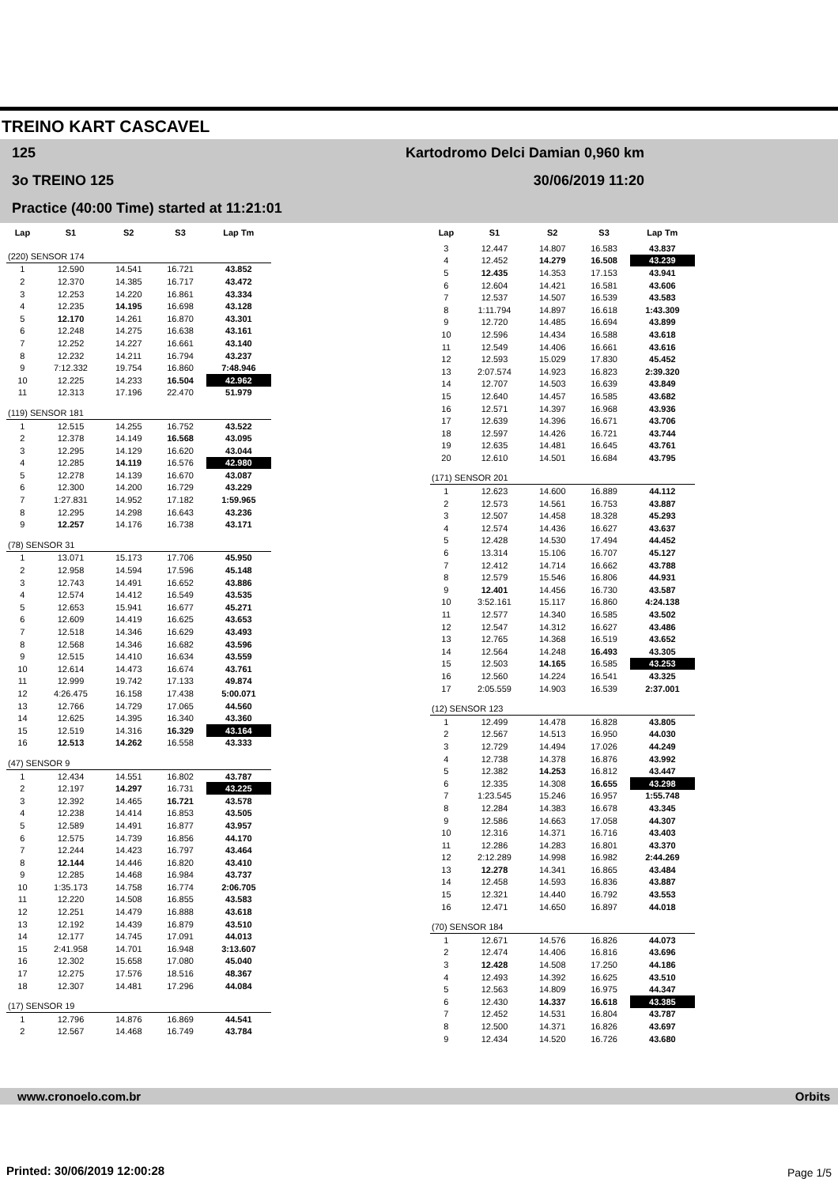TREINO KART CASCAVEL
125
3o TREINO 125
Practice (40:00 Time) started at 11:21:01
Kartodromo Delci Damian 0,960 km
30/06/2019 11:20
| Lap | S1 | S2 | S3 | Lap Tm |
| --- | --- | --- | --- | --- |
| (220) SENSOR 174 | | | | |
| 1 | 12.590 | 14.541 | 16.721 | 43.852 |
| 2 | 12.370 | 14.385 | 16.717 | 43.472 |
| 3 | 12.253 | 14.220 | 16.861 | 43.334 |
| 4 | 12.235 | 14.195 | 16.698 | 43.128 |
| 5 | 12.170 | 14.261 | 16.870 | 43.301 |
| 6 | 12.248 | 14.275 | 16.638 | 43.161 |
| 7 | 12.252 | 14.227 | 16.661 | 43.140 |
| 8 | 12.232 | 14.211 | 16.794 | 43.237 |
| 9 | 7:12.332 | 19.754 | 16.860 | 7:48.946 |
| 10 | 12.225 | 14.233 | 16.504 | 42.962 |
| 11 | 12.313 | 17.196 | 22.470 | 51.979 |
| (119) SENSOR 181 | | | | |
| 1 | 12.515 | 14.255 | 16.752 | 43.522 |
| 2 | 12.378 | 14.149 | 16.568 | 43.095 |
| 3 | 12.295 | 14.129 | 16.620 | 43.044 |
| 4 | 12.285 | 14.119 | 16.576 | 42.980 |
| 5 | 12.278 | 14.139 | 16.670 | 43.087 |
| 6 | 12.300 | 14.200 | 16.729 | 43.229 |
| 7 | 1:27.831 | 14.952 | 17.182 | 1:59.965 |
| 8 | 12.295 | 14.298 | 16.643 | 43.236 |
| 9 | 12.257 | 14.176 | 16.738 | 43.171 |
| (78) SENSOR 31 | | | | |
| 1 | 13.071 | 15.173 | 17.706 | 45.950 |
| 2 | 12.958 | 14.594 | 17.596 | 45.148 |
| 3 | 12.743 | 14.491 | 16.652 | 43.886 |
| 4 | 12.574 | 14.412 | 16.549 | 43.535 |
| 5 | 12.653 | 15.941 | 16.677 | 45.271 |
| 6 | 12.609 | 14.419 | 16.625 | 43.653 |
| 7 | 12.518 | 14.346 | 16.629 | 43.493 |
| 8 | 12.568 | 14.346 | 16.682 | 43.596 |
| 9 | 12.515 | 14.410 | 16.634 | 43.559 |
| 10 | 12.614 | 14.473 | 16.674 | 43.761 |
| 11 | 12.999 | 19.742 | 17.133 | 49.874 |
| 12 | 4:26.475 | 16.158 | 17.438 | 5:00.071 |
| 13 | 12.766 | 14.729 | 17.065 | 44.560 |
| 14 | 12.625 | 14.395 | 16.340 | 43.360 |
| 15 | 12.519 | 14.316 | 16.329 | 43.164 |
| 16 | 12.513 | 14.262 | 16.558 | 43.333 |
| (47) SENSOR 9 | | | | |
| 1 | 12.434 | 14.551 | 16.802 | 43.787 |
| 2 | 12.197 | 14.297 | 16.731 | 43.225 |
| 3 | 12.392 | 14.465 | 16.721 | 43.578 |
| 4 | 12.238 | 14.414 | 16.853 | 43.505 |
| 5 | 12.589 | 14.491 | 16.877 | 43.957 |
| 6 | 12.575 | 14.739 | 16.856 | 44.170 |
| 7 | 12.244 | 14.423 | 16.797 | 43.464 |
| 8 | 12.144 | 14.446 | 16.820 | 43.410 |
| 9 | 12.285 | 14.468 | 16.984 | 43.737 |
| 10 | 1:35.173 | 14.758 | 16.774 | 2:06.705 |
| 11 | 12.220 | 14.508 | 16.855 | 43.583 |
| 12 | 12.251 | 14.479 | 16.888 | 43.618 |
| 13 | 12.192 | 14.439 | 16.879 | 43.510 |
| 14 | 12.177 | 14.745 | 17.091 | 44.013 |
| 15 | 2:41.958 | 14.701 | 16.948 | 3:13.607 |
| 16 | 12.302 | 15.658 | 17.080 | 45.040 |
| 17 | 12.275 | 17.576 | 18.516 | 48.367 |
| 18 | 12.307 | 14.481 | 17.296 | 44.084 |
| (17) SENSOR 19 | | | | |
| 1 | 12.796 | 14.876 | 16.869 | 44.541 |
| 2 | 12.567 | 14.468 | 16.749 | 43.784 |
| Lap | S1 | S2 | S3 | Lap Tm |
| --- | --- | --- | --- | --- |
| 3 | 12.447 | 14.807 | 16.583 | 43.837 |
| 4 | 12.452 | 14.279 | 16.508 | 43.239 |
| 5 | 12.435 | 14.353 | 17.153 | 43.941 |
| 6 | 12.604 | 14.421 | 16.581 | 43.606 |
| 7 | 12.537 | 14.507 | 16.539 | 43.583 |
| 8 | 1:11.794 | 14.897 | 16.618 | 1:43.309 |
| 9 | 12.720 | 14.485 | 16.694 | 43.899 |
| 10 | 12.596 | 14.434 | 16.588 | 43.618 |
| 11 | 12.549 | 14.406 | 16.661 | 43.616 |
| 12 | 12.593 | 15.029 | 17.830 | 45.452 |
| 13 | 2:07.574 | 14.923 | 16.823 | 2:39.320 |
| 14 | 12.707 | 14.503 | 16.639 | 43.849 |
| 15 | 12.640 | 14.457 | 16.585 | 43.682 |
| 16 | 12.571 | 14.397 | 16.968 | 43.936 |
| 17 | 12.639 | 14.396 | 16.671 | 43.706 |
| 18 | 12.597 | 14.426 | 16.721 | 43.744 |
| 19 | 12.635 | 14.481 | 16.645 | 43.761 |
| 20 | 12.610 | 14.501 | 16.684 | 43.795 |
| (171) SENSOR 201 | | | | |
| 1 | 12.623 | 14.600 | 16.889 | 44.112 |
| 2 | 12.573 | 14.561 | 16.753 | 43.887 |
| 3 | 12.507 | 14.458 | 18.328 | 45.293 |
| 4 | 12.574 | 14.436 | 16.627 | 43.637 |
| 5 | 12.428 | 14.530 | 17.494 | 44.452 |
| 6 | 13.314 | 15.106 | 16.707 | 45.127 |
| 7 | 12.412 | 14.714 | 16.662 | 43.788 |
| 8 | 12.579 | 15.546 | 16.806 | 44.931 |
| 9 | 12.401 | 14.456 | 16.730 | 43.587 |
| 10 | 3:52.161 | 15.117 | 16.860 | 4:24.138 |
| 11 | 12.577 | 14.340 | 16.585 | 43.502 |
| 12 | 12.547 | 14.312 | 16.627 | 43.486 |
| 13 | 12.765 | 14.368 | 16.519 | 43.652 |
| 14 | 12.564 | 14.248 | 16.493 | 43.305 |
| 15 | 12.503 | 14.165 | 16.585 | 43.253 |
| 16 | 12.560 | 14.224 | 16.541 | 43.325 |
| 17 | 2:05.559 | 14.903 | 16.539 | 2:37.001 |
| (12) SENSOR 123 | | | | |
| 1 | 12.499 | 14.478 | 16.828 | 43.805 |
| 2 | 12.567 | 14.513 | 16.950 | 44.030 |
| 3 | 12.729 | 14.494 | 17.026 | 44.249 |
| 4 | 12.738 | 14.378 | 16.876 | 43.992 |
| 5 | 12.382 | 14.253 | 16.812 | 43.447 |
| 6 | 12.335 | 14.308 | 16.655 | 43.298 |
| 7 | 1:23.545 | 15.246 | 16.957 | 1:55.748 |
| 8 | 12.284 | 14.383 | 16.678 | 43.345 |
| 9 | 12.586 | 14.663 | 17.058 | 44.307 |
| 10 | 12.316 | 14.371 | 16.716 | 43.403 |
| 11 | 12.286 | 14.283 | 16.801 | 43.370 |
| 12 | 2:12.289 | 14.998 | 16.982 | 2:44.269 |
| 13 | 12.278 | 14.341 | 16.865 | 43.484 |
| 14 | 12.458 | 14.593 | 16.836 | 43.887 |
| 15 | 12.321 | 14.440 | 16.792 | 43.553 |
| 16 | 12.471 | 14.650 | 16.897 | 44.018 |
| (70) SENSOR 184 | | | | |
| 1 | 12.671 | 14.576 | 16.826 | 44.073 |
| 2 | 12.474 | 14.406 | 16.816 | 43.696 |
| 3 | 12.428 | 14.508 | 17.250 | 44.186 |
| 4 | 12.493 | 14.392 | 16.625 | 43.510 |
| 5 | 12.563 | 14.809 | 16.975 | 44.347 |
| 6 | 12.430 | 14.337 | 16.618 | 43.385 |
| 7 | 12.452 | 14.531 | 16.804 | 43.787 |
| 8 | 12.500 | 14.371 | 16.826 | 43.697 |
| 9 | 12.434 | 14.520 | 16.726 | 43.680 |
www.cronoelo.com.br Orbits
Printed: 30/06/2019 12:00:28 Page 1/5